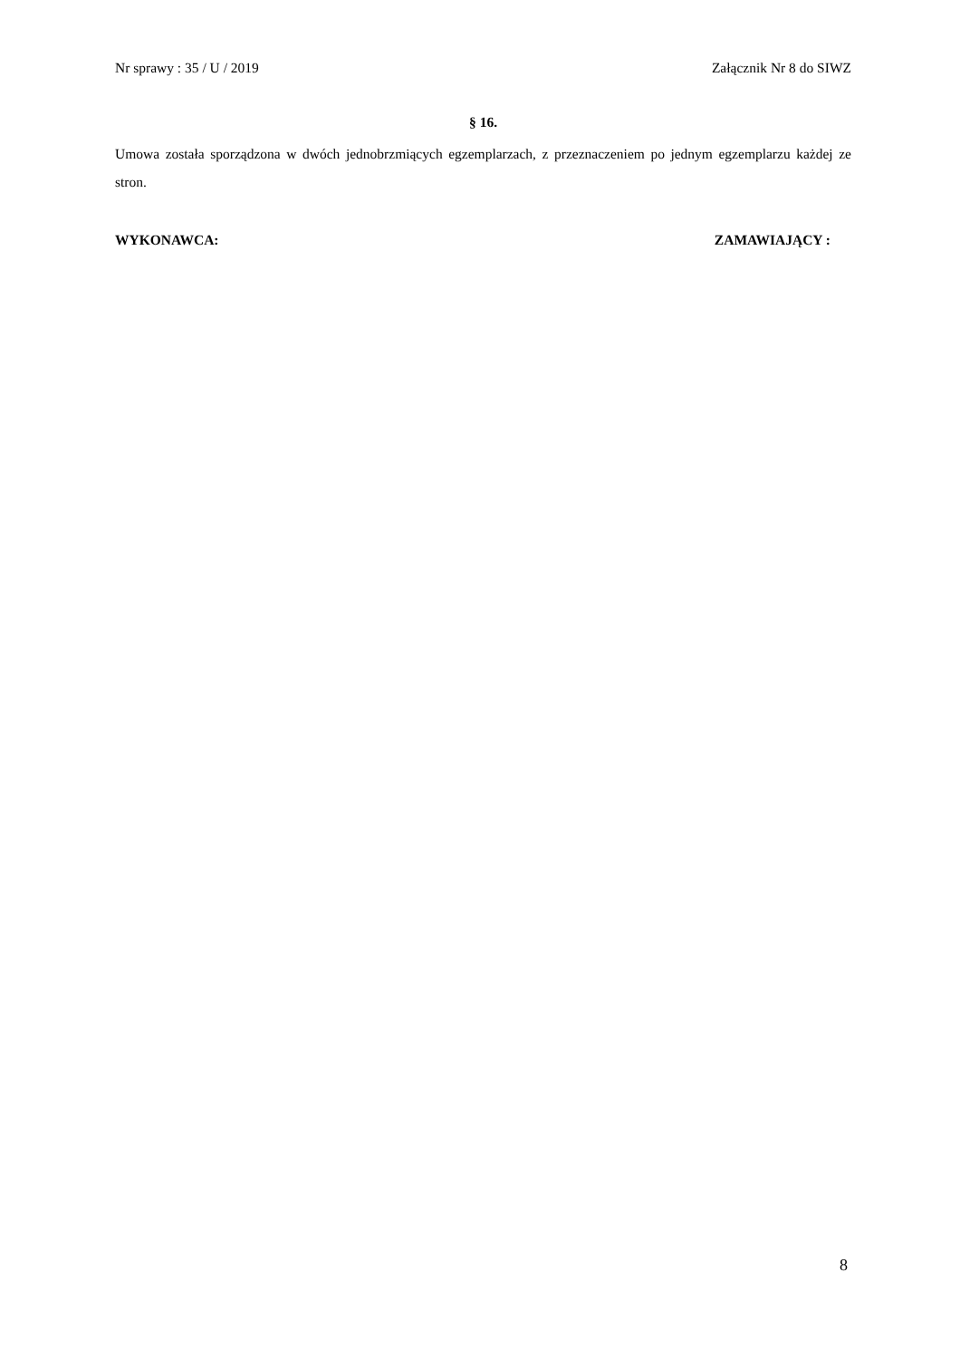Nr sprawy : 35 / U / 2019 Załącznik Nr 8 do SIWZ
§ 16.
Umowa została sporządzona w dwóch jednobrzmiących egzemplarzach, z przeznaczeniem po jednym egzemplarzu każdej ze stron.
WYKONAWCA: ZAMAWIAJĄCY :
8